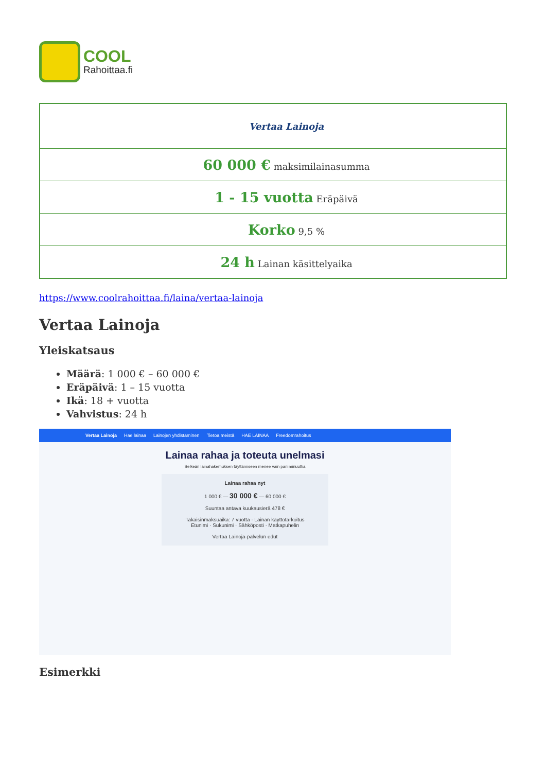COOL
Rahoittaa.fi
| Vertaa Lainoja |
| 60 000 € maksimilainasumma |
| 1 - 15 vuotta Eräpäivä |
| Korko 9,5 % |
| 24 h Lainan käsittelyaika |
https://www.coolrahoittaa.fi/laina/vertaa-lainoja
Vertaa Lainoja
Yleiskatsaus
Määrä: 1 000 € – 60 000 €
Eräpäivä: 1 – 15 vuotta
Ikä: 18 + vuotta
Vahvistus: 24 h
Vertaa Lainoja Hae lainaa Lainojen yhdistäminen Tietoa meistä HAE LAINAA Freedomrahoitus
Lainaa rahaa ja toteuta unelmasi
Selkeän lainahakemuksen täyttämiseen menee vain pari minuuttia
Lainaa rahaa nyt
1 000 € — 30 000 € — 60 000 €
Suuntaa antava kuukausierä 478 €
Takaisinmaksuaika: 7 vuotta · Lainan käyttötarkoitus
Etunimi · Sukunimi · Sähköposti · Matkapuhelin
Vertaa Lainoja-palvelun edut
Esimerkki